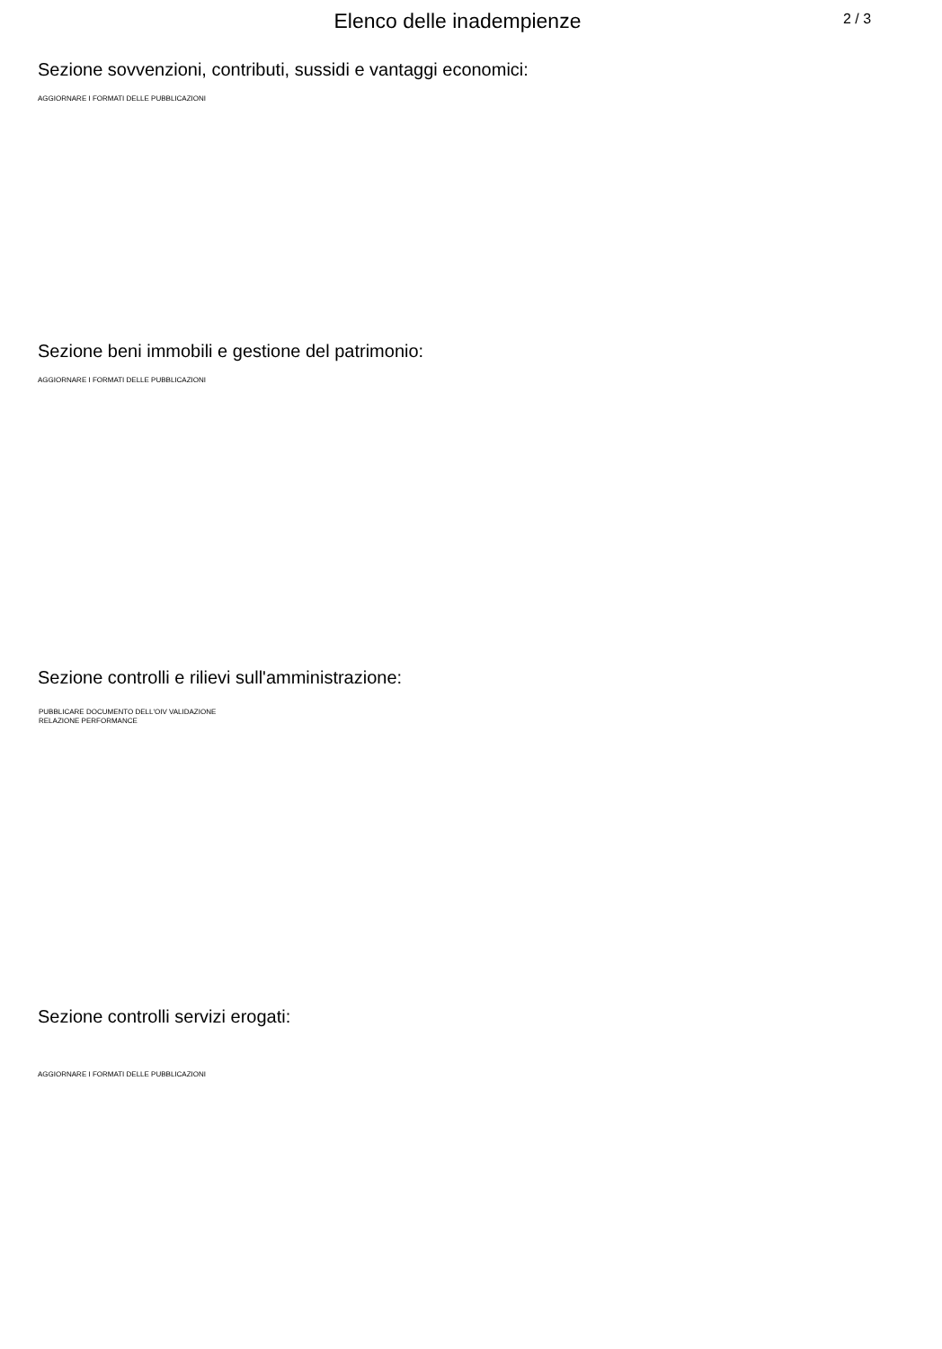Elenco delle inadempienze
2 / 3
Sezione sovvenzioni, contributi, sussidi e vantaggi economici:
AGGIORNARE I FORMATI DELLE PUBBLICAZIONI
Sezione beni immobili e gestione del patrimonio:
AGGIORNARE I FORMATI DELLE PUBBLICAZIONI
Sezione controlli e rilievi sull'amministrazione:
PUBBLICARE DOCUMENTO DELL'OIV VALIDAZIONE
RELAZIONE PERFORMANCE
Sezione controlli servizi erogati:
AGGIORNARE I FORMATI DELLE PUBBLICAZIONI